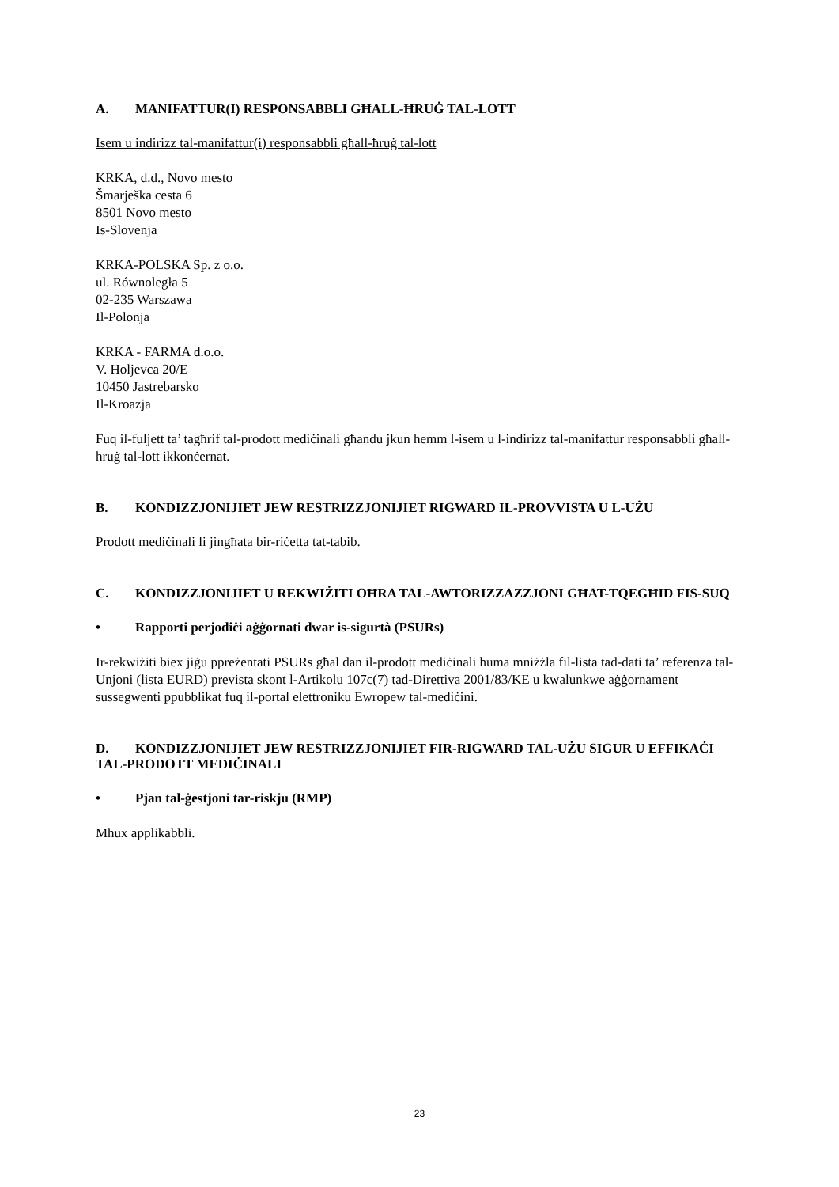A. MANIFATTUR(I) RESPONSABBLI GĦALL-ĦRUĠ TAL-LOTT
Isem u indirizz tal-manifattur(i) responsabbli għall-ħruġ tal-lott
KRKA, d.d., Novo mesto
Šmarješka cesta 6
8501 Novo mesto
Is-Slovenja
KRKA-POLSKA Sp. z o.o.
ul. Równoległa 5
02-235 Warszawa
Il-Polonja
KRKA - FARMA d.o.o.
V. Holjevca 20/E
10450 Jastrebarsko
Il-Kroazja
Fuq il-fuljett ta’ tagħrif tal-prodott mediċinali għandu jkun hemm l-isem u l-indirizz tal-manifattur responsabbli għall-ħruġ tal-lott ikkonċernat.
B. KONDIZZJONIJIET JEW RESTRIZZJONIJIET RIGWARD IL-PROVVISTA U L-UŻU
Prodott mediċinali li jingħata bir-riċetta tat-tabib.
C. KONDIZZJONIJIET U REKWIŻITI OĦRA TAL-AWTORIZZAZZJONI GĦAT-TQEGĦID FIS-SUQ
• Rapporti perjodiċi aġġornati dwar is-sigurtà (PSURs)
Ir-rekwiżiti biex jiġu ppreżentati PSURs għal dan il-prodott mediċinali huma mniżżla fil-lista tad-dati ta’ referenza tal-Unjoni (lista EURD) prevista skont l-Artikolu 107c(7) tad-Direttiva 2001/83/KE u kwalunkwe aġġornament sussegwenti ppubblikat fuq il-portal elettroniku Ewropew tal-mediċini.
D. KONDIZZJONIJIET JEW RESTRIZZJONIJIET FIR-RIGWARD TAL-UŻU SIGUR U EFFIKAĊI TAL-PRODOTT MEDIĊINALI
• Pjan tal-ġestjoni tar-riskju (RMP)
Mhux applikabbli.
23